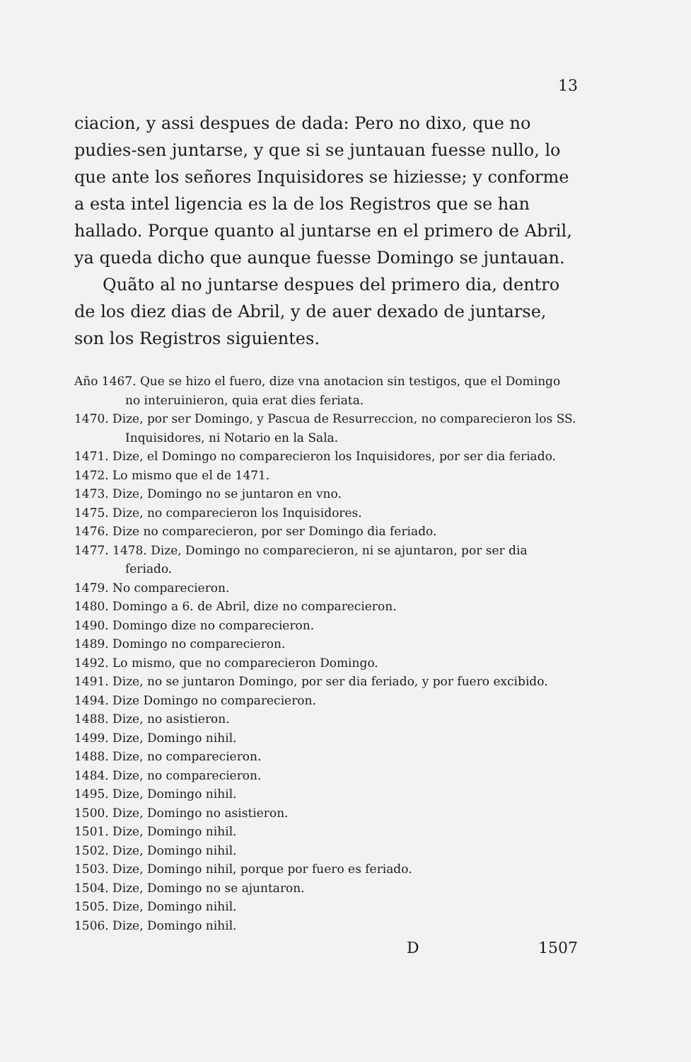13
ciacion, y assi despues de dada: Pero no dixo, que no pudies-sen juntarse, y que si se juntauan fuesse nullo, lo que ante los señores Inquisidores se hiziesse; y conforme a esta intel ligencia es la de los Registros que se han hallado. Porque quanto al juntarse en el primero de Abril, ya queda dicho que aunque fuesse Domingo se juntauan.
Quãto al no juntarse despues del primero dia, dentro de los diez dias de Abril, y de auer dexado de juntarse, son los Registros siguientes.
Año 1467. Que se hizo el fuero, dize vna anotacion sin testigos, que el Domingo no interuinieron, quia erat dies feriata.
1470. Dize, por ser Domingo, y Pascua de Resurreccion, no comparecieron los SS. Inquisidores, ni Notario en la Sala.
1471. Dize, el Domingo no comparecieron los Inquisidores, por ser dia feriado.
1472. Lo mismo que el de 1471.
1473. Dize, Domingo no se juntaron en vno.
1475. Dize, no comparecieron los Inquisidores.
1476. Dize no comparecieron, por ser Domingo dia feriado.
1477. 1478. Dize, Domingo no comparecieron, ni se ajuntaron, por ser dia feriado.
1479. No comparecieron.
1480. Domingo a 6. de Abril, dize no comparecieron.
1490. Domingo dize no comparecieron.
1489. Domingo no comparecieron.
1492. Lo mismo, que no comparecieron Domingo.
1491. Dize, no se juntaron Domingo, por ser dia feriado, y por fuero excibido.
1494. Dize Domingo no comparecieron.
1488. Dize, no asistieron.
1499. Dize, Domingo nihil.
1488. Dize, no comparecieron.
1484. Dize, no comparecieron.
1495. Dize, Domingo nihil.
1500. Dize, Domingo no asistieron.
1501. Dize, Domingo nihil.
1502. Dize, Domingo nihil.
1503. Dize, Domingo nihil, porque por fuero es feriado.
1504. Dize, Domingo no se ajuntaron.
1505. Dize, Domingo nihil.
1506. Dize, Domingo nihil.
D 1507